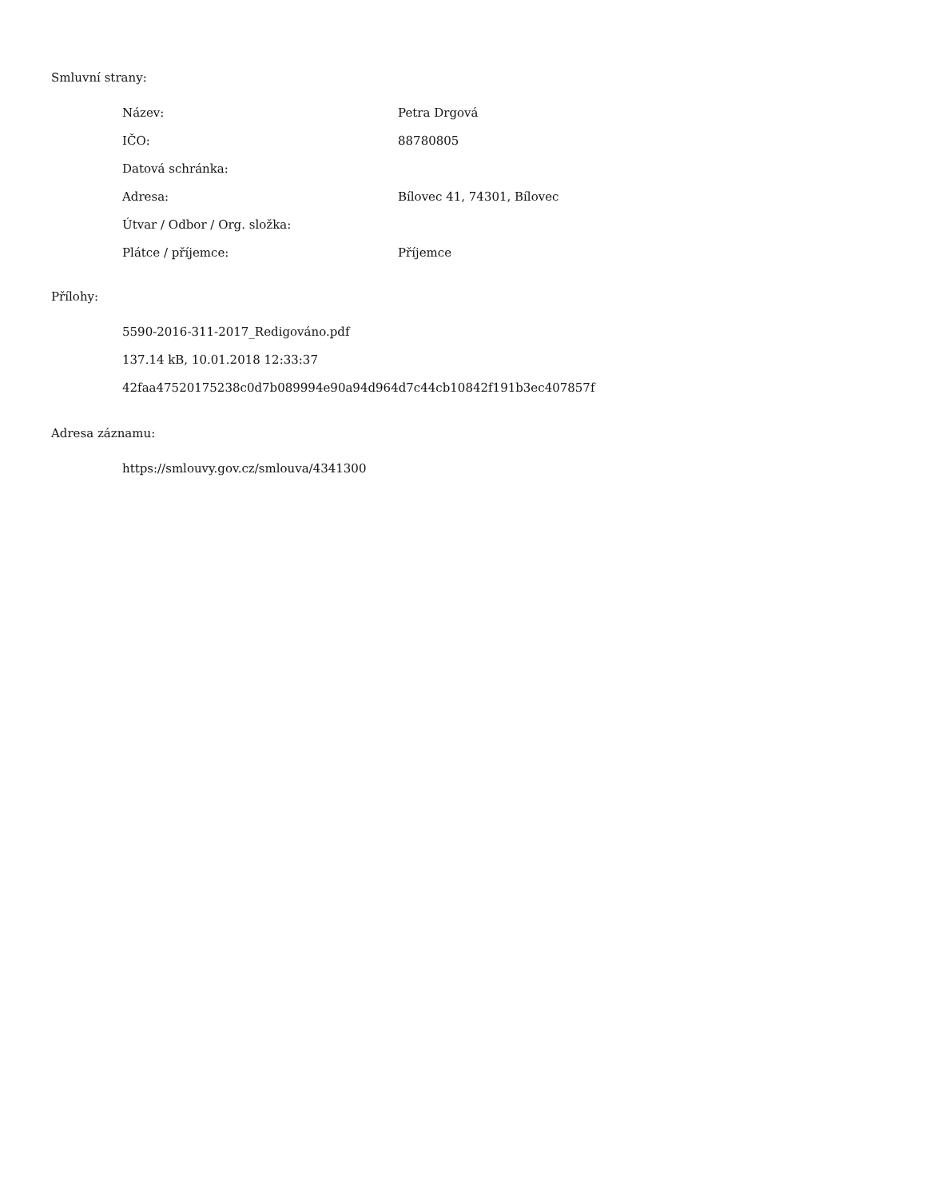Smluvní strany:
| Název: | Petra Drgová |
| IČO: | 88780805 |
| Datová schránka: | |
| Adresa: | Bílovec 41, 74301, Bílovec |
| Útvar / Odbor / Org. složka: | |
| Plátce / příjemce: | Příjemce |
Přílohy:
5590-2016-311-2017_Redigováno.pdf
137.14 kB, 10.01.2018 12:33:37
42faa47520175238c0d7b089994e90a94d964d7c44cb10842f191b3ec407857f
Adresa záznamu:
https://smlouvy.gov.cz/smlouva/4341300